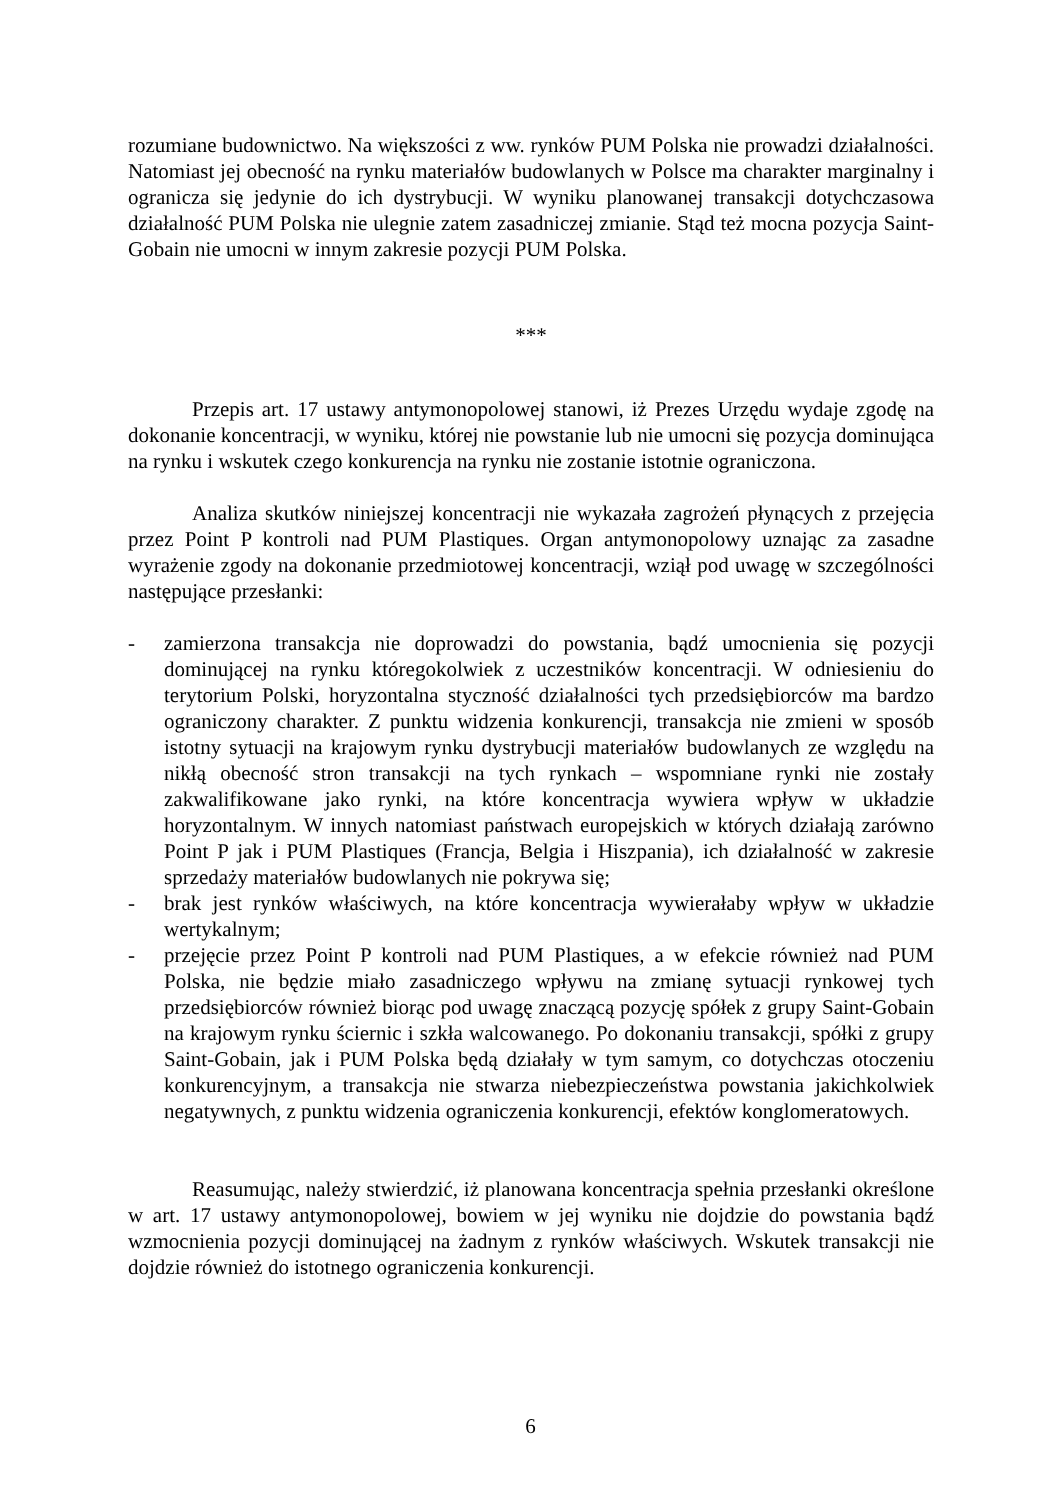rozumiane budownictwo. Na większości z ww. rynków PUM Polska nie prowadzi działalności. Natomiast jej obecność na rynku materiałów budowlanych w Polsce ma charakter marginalny i ogranicza się jedynie do ich dystrybucji. W wyniku planowanej transakcji dotychczasowa działalność PUM Polska nie ulegnie zatem zasadniczej zmianie. Stąd też mocna pozycja Saint-Gobain nie umocni w innym zakresie pozycji PUM Polska.
***
Przepis art. 17 ustawy antymonopolowej stanowi, iż Prezes Urzędu wydaje zgodę na dokonanie koncentracji, w wyniku, której nie powstanie lub nie umocni się pozycja dominująca na rynku i wskutek czego konkurencja na rynku nie zostanie istotnie ograniczona.
Analiza skutków niniejszej koncentracji nie wykazała zagrożeń płynących z przejęcia przez Point P kontroli nad PUM Plastiques. Organ antymonopolowy uznając za zasadne wyrażenie zgody na dokonanie przedmiotowej koncentracji, wziął pod uwagę w szczególności następujące przesłanki:
- zamierzona transakcja nie doprowadzi do powstania, bądź umocnienia się pozycji dominującej na rynku któregokolwiek z uczestników koncentracji. W odniesieniu do terytorium Polski, horyzontalna styczność działalności tych przedsiębiorców ma bardzo ograniczony charakter. Z punktu widzenia konkurencji, transakcja nie zmieni w sposób istotny sytuacji na krajowym rynku dystrybucji materiałów budowlanych ze względu na nikłą obecność stron transakcji na tych rynkach – wspomniane rynki nie zostały zakwalifikowane jako rynki, na które koncentracja wywiera wpływ w układzie horyzontalnym. W innych natomiast państwach europejskich w których działają zarówno Point P jak i PUM Plastiques (Francja, Belgia i Hiszpania), ich działalność w zakresie sprzedaży materiałów budowlanych nie pokrywa się;
- brak jest rynków właściwych, na które koncentracja wywierałaby wpływ w układzie wertykalnym;
- przejęcie przez Point P kontroli nad PUM Plastiques, a w efekcie również nad PUM Polska, nie będzie miało zasadniczego wpływu na zmianę sytuacji rynkowej tych przedsiębiorców również biorąc pod uwagę znaczącą pozycję spółek z grupy Saint-Gobain na krajowym rynku ściernic i szkła walcowanego. Po dokonaniu transakcji, spółki z grupy Saint-Gobain, jak i PUM Polska będą działały w tym samym, co dotychczas otoczeniu konkurencyjnym, a transakcja nie stwarza niebezpieczeństwa powstania jakichkolwiek negatywnych, z punktu widzenia ograniczenia konkurencji, efektów konglomeratowych.
Reasumując, należy stwierdzić, iż planowana koncentracja spełnia przesłanki określone w art. 17 ustawy antymonopolowej, bowiem w jej wyniku nie dojdzie do powstania bądź wzmocnienia pozycji dominującej na żadnym z rynków właściwych. Wskutek transakcji nie dojdzie również do istotnego ograniczenia konkurencji.
6